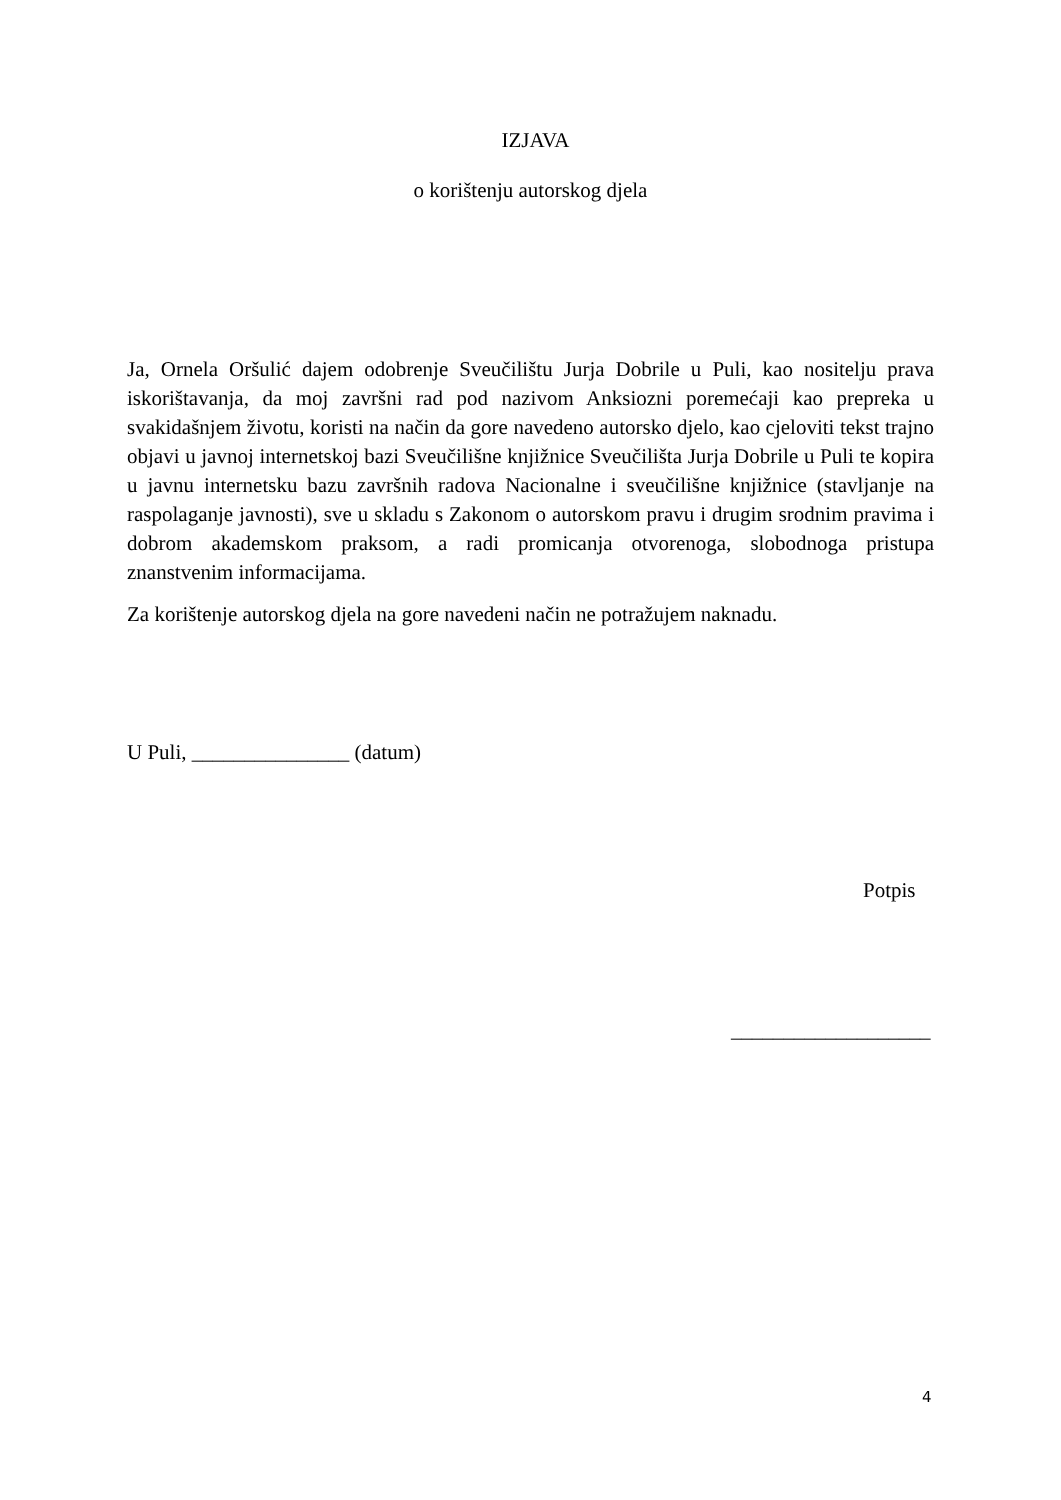IZJAVA
o korištenju autorskog djela
Ja, Ornela Oršulić dajem odobrenje Sveučilištu Jurja Dobrile u Puli, kao nositelju prava iskorištavanja, da moj završni rad pod nazivom Anksiozni poremećaji kao prepreka u svakidašnjem životu, koristi na način da gore navedeno autorsko djelo, kao cjeloviti tekst trajno objavi u javnoj internetskoj bazi Sveučilišne knjižnice Sveučilišta Jurja Dobrile u Puli te kopira u javnu internetsku bazu završnih radova Nacionalne i sveučilišne knjižnice (stavljanje na raspolaganje javnosti), sve u skladu s Zakonom o autorskom pravu i drugim srodnim pravima i dobrom akademskom praksom, a radi promicanja otvorenoga, slobodnoga pristupa znanstvenim informacijama.
Za korištenje autorskog djela na gore navedeni način ne potražujem naknadu.
U Puli, _______________ (datum)
Potpis
___________________
4